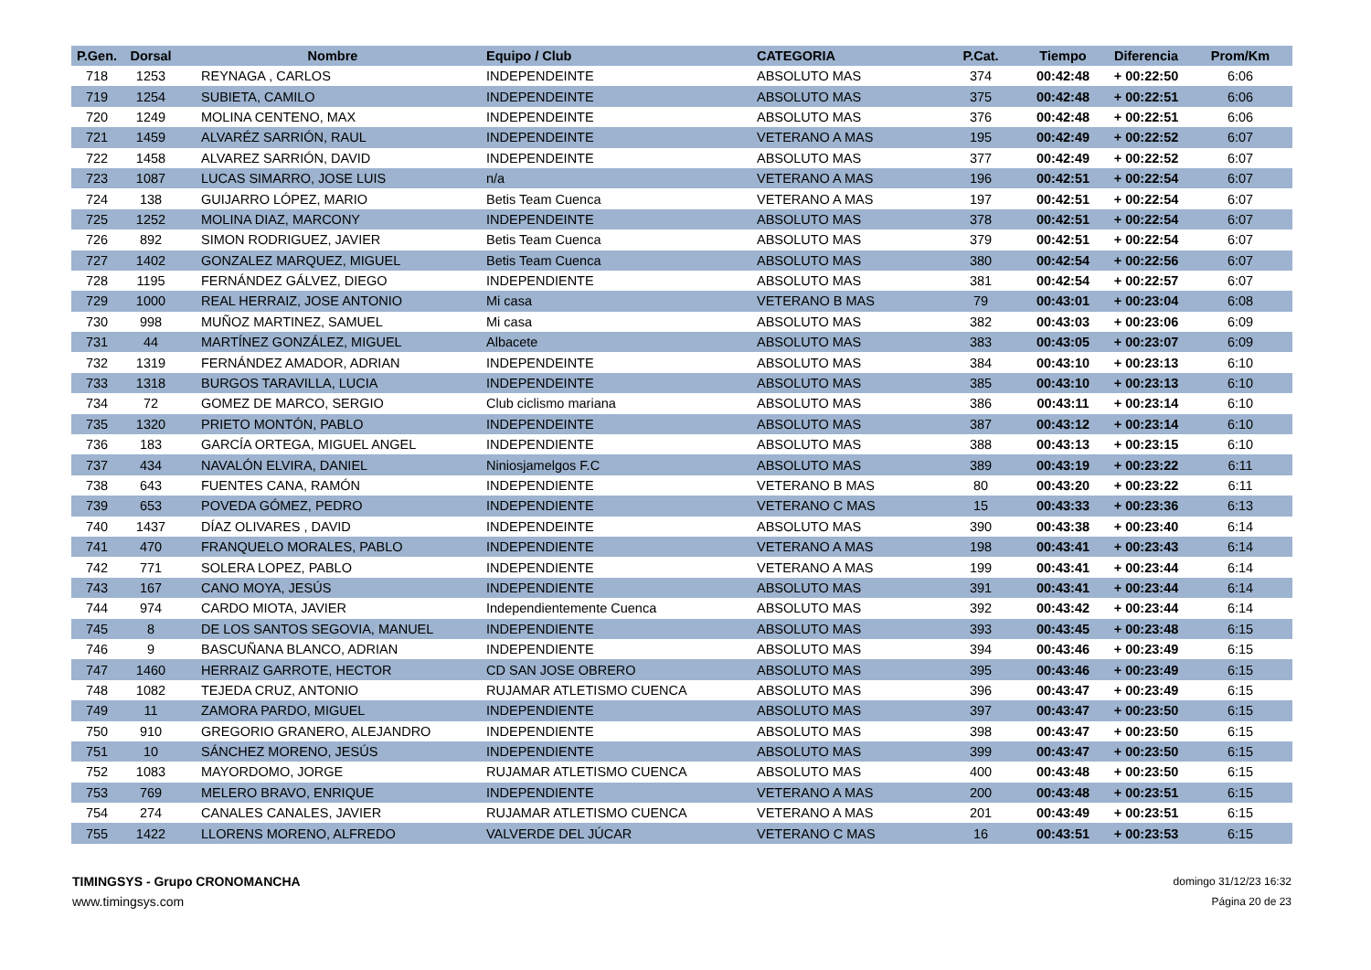| P.Gen. | Dorsal | Nombre | Equipo / Club | CATEGORIA | P.Cat. | Tiempo | Diferencia | Prom/Km |
| --- | --- | --- | --- | --- | --- | --- | --- | --- |
| 718 | 1253 | REYNAGA , CARLOS | INDEPENDEINTE | ABSOLUTO MAS | 374 | 00:42:48 | + 00:22:50 | 6:06 |
| 719 | 1254 | SUBIETA, CAMILO | INDEPENDEINTE | ABSOLUTO MAS | 375 | 00:42:48 | + 00:22:51 | 6:06 |
| 720 | 1249 | MOLINA CENTENO, MAX | INDEPENDEINTE | ABSOLUTO MAS | 376 | 00:42:48 | + 00:22:51 | 6:06 |
| 721 | 1459 | ALVARÉZ SARRIÓN, RAUL | INDEPENDEINTE | VETERANO A MAS | 195 | 00:42:49 | + 00:22:52 | 6:07 |
| 722 | 1458 | ALVAREZ SARRIÓN, DAVID | INDEPENDEINTE | ABSOLUTO MAS | 377 | 00:42:49 | + 00:22:52 | 6:07 |
| 723 | 1087 | LUCAS SIMARRO, JOSE LUIS | n/a | VETERANO A MAS | 196 | 00:42:51 | + 00:22:54 | 6:07 |
| 724 | 138 | GUIJARRO LÓPEZ, MARIO | Betis Team Cuenca | VETERANO A MAS | 197 | 00:42:51 | + 00:22:54 | 6:07 |
| 725 | 1252 | MOLINA DIAZ, MARCONY | INDEPENDEINTE | ABSOLUTO MAS | 378 | 00:42:51 | + 00:22:54 | 6:07 |
| 726 | 892 | SIMON RODRIGUEZ, JAVIER | Betis Team Cuenca | ABSOLUTO MAS | 379 | 00:42:51 | + 00:22:54 | 6:07 |
| 727 | 1402 | GONZALEZ MARQUEZ, MIGUEL | Betis Team Cuenca | ABSOLUTO MAS | 380 | 00:42:54 | + 00:22:56 | 6:07 |
| 728 | 1195 | FERNÁNDEZ GÁLVEZ, DIEGO | INDEPENDIENTE | ABSOLUTO MAS | 381 | 00:42:54 | + 00:22:57 | 6:07 |
| 729 | 1000 | REAL HERRAIZ, JOSE ANTONIO | Mi casa | VETERANO B MAS | 79 | 00:43:01 | + 00:23:04 | 6:08 |
| 730 | 998 | MUÑOZ MARTINEZ, SAMUEL | Mi casa | ABSOLUTO MAS | 382 | 00:43:03 | + 00:23:06 | 6:09 |
| 731 | 44 | MARTÍNEZ GONZÁLEZ, MIGUEL | Albacete | ABSOLUTO MAS | 383 | 00:43:05 | + 00:23:07 | 6:09 |
| 732 | 1319 | FERNÁNDEZ AMADOR, ADRIAN | INDEPENDEINTE | ABSOLUTO MAS | 384 | 00:43:10 | + 00:23:13 | 6:10 |
| 733 | 1318 | BURGOS TARAVILLA, LUCIA | INDEPENDEINTE | ABSOLUTO MAS | 385 | 00:43:10 | + 00:23:13 | 6:10 |
| 734 | 72 | GOMEZ DE MARCO, SERGIO | Club ciclismo mariana | ABSOLUTO MAS | 386 | 00:43:11 | + 00:23:14 | 6:10 |
| 735 | 1320 | PRIETO MONTÓN, PABLO | INDEPENDEINTE | ABSOLUTO MAS | 387 | 00:43:12 | + 00:23:14 | 6:10 |
| 736 | 183 | GARCÍA ORTEGA, MIGUEL ANGEL | INDEPENDIENTE | ABSOLUTO MAS | 388 | 00:43:13 | + 00:23:15 | 6:10 |
| 737 | 434 | NAVALÓN ELVIRA, DANIEL | Niniosjamelgos F.C | ABSOLUTO MAS | 389 | 00:43:19 | + 00:23:22 | 6:11 |
| 738 | 643 | FUENTES CANA, RAMÓN | INDEPENDIENTE | VETERANO B MAS | 80 | 00:43:20 | + 00:23:22 | 6:11 |
| 739 | 653 | POVEDA GÓMEZ, PEDRO | INDEPENDIENTE | VETERANO C MAS | 15 | 00:43:33 | + 00:23:36 | 6:13 |
| 740 | 1437 | DÍAZ OLIVARES , DAVID | INDEPENDEINTE | ABSOLUTO MAS | 390 | 00:43:38 | + 00:23:40 | 6:14 |
| 741 | 470 | FRANQUELO MORALES, PABLO | INDEPENDIENTE | VETERANO A MAS | 198 | 00:43:41 | + 00:23:43 | 6:14 |
| 742 | 771 | SOLERA LOPEZ, PABLO | INDEPENDIENTE | VETERANO A MAS | 199 | 00:43:41 | + 00:23:44 | 6:14 |
| 743 | 167 | CANO MOYA, JESÚS | INDEPENDIENTE | ABSOLUTO MAS | 391 | 00:43:41 | + 00:23:44 | 6:14 |
| 744 | 974 | CARDO MIOTA, JAVIER | Independientemente Cuenca | ABSOLUTO MAS | 392 | 00:43:42 | + 00:23:44 | 6:14 |
| 745 | 8 | DE LOS SANTOS SEGOVIA, MANUEL | INDEPENDIENTE | ABSOLUTO MAS | 393 | 00:43:45 | + 00:23:48 | 6:15 |
| 746 | 9 | BASCUÑANA BLANCO, ADRIAN | INDEPENDIENTE | ABSOLUTO MAS | 394 | 00:43:46 | + 00:23:49 | 6:15 |
| 747 | 1460 | HERRAIZ GARROTE, HECTOR | CD SAN JOSE OBRERO | ABSOLUTO MAS | 395 | 00:43:46 | + 00:23:49 | 6:15 |
| 748 | 1082 | TEJEDA CRUZ, ANTONIO | RUJAMAR ATLETISMO CUENCA | ABSOLUTO MAS | 396 | 00:43:47 | + 00:23:49 | 6:15 |
| 749 | 11 | ZAMORA PARDO, MIGUEL | INDEPENDIENTE | ABSOLUTO MAS | 397 | 00:43:47 | + 00:23:50 | 6:15 |
| 750 | 910 | GREGORIO GRANERO, ALEJANDRO | INDEPENDIENTE | ABSOLUTO MAS | 398 | 00:43:47 | + 00:23:50 | 6:15 |
| 751 | 10 | SÁNCHEZ MORENO, JESÚS | INDEPENDIENTE | ABSOLUTO MAS | 399 | 00:43:47 | + 00:23:50 | 6:15 |
| 752 | 1083 | MAYORDOMO, JORGE | RUJAMAR ATLETISMO CUENCA | ABSOLUTO MAS | 400 | 00:43:48 | + 00:23:50 | 6:15 |
| 753 | 769 | MELERO BRAVO, ENRIQUE | INDEPENDIENTE | VETERANO A MAS | 200 | 00:43:48 | + 00:23:51 | 6:15 |
| 754 | 274 | CANALES CANALES, JAVIER | RUJAMAR ATLETISMO CUENCA | VETERANO A MAS | 201 | 00:43:49 | + 00:23:51 | 6:15 |
| 755 | 1422 | LLORENS MORENO, ALFREDO | VALVERDE DEL JÚCAR | VETERANO C MAS | 16 | 00:43:51 | + 00:23:53 | 6:15 |
TIMINGSYS - Grupo CRONOMANCHA
www.timingsys.com
domingo 31/12/23 16:32
Página 20 de 23